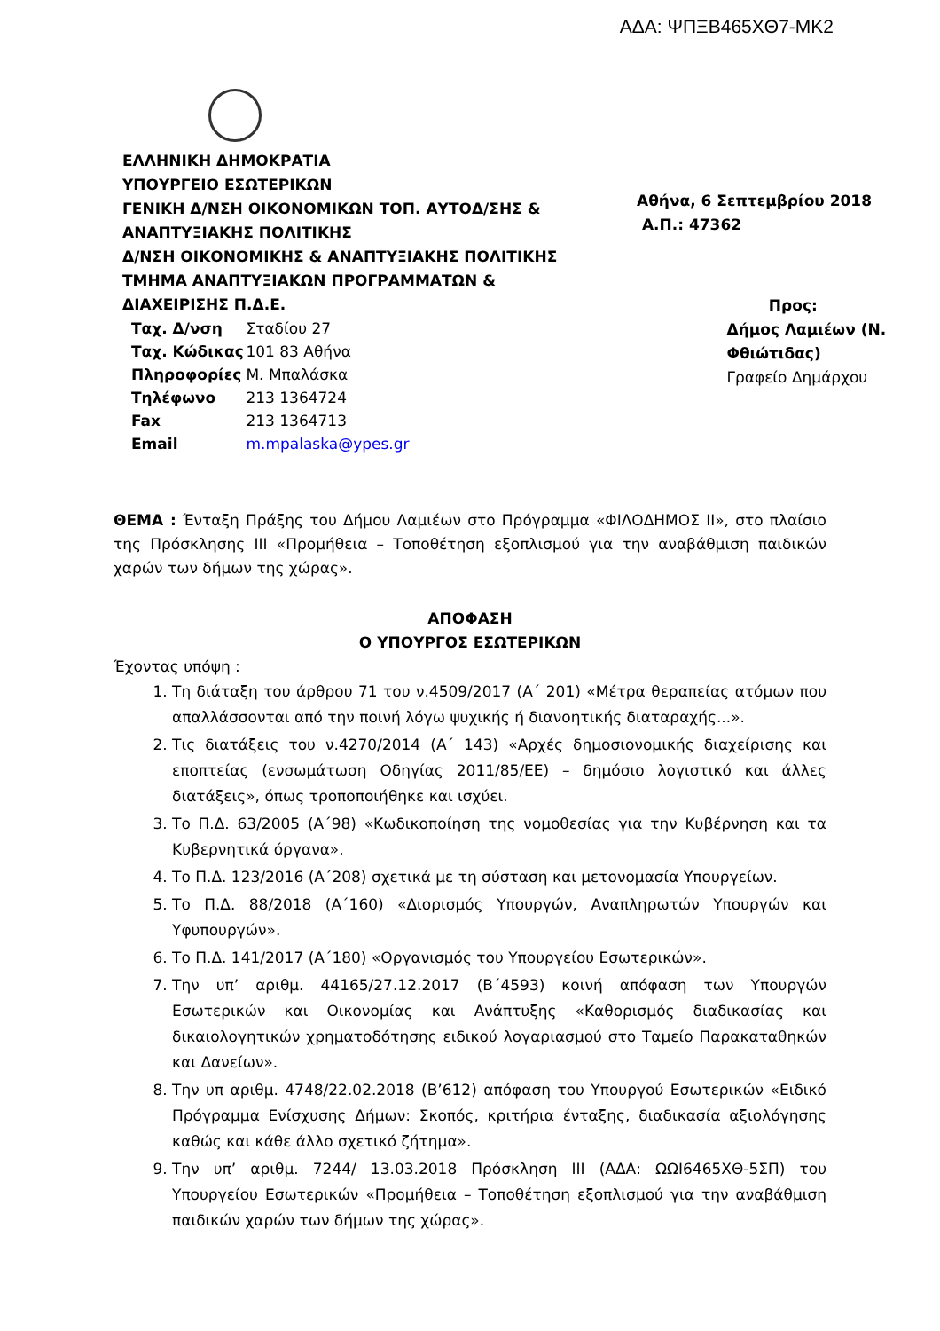ΑΔΑ: ΨΠΞΒ465ΧΘ7-ΜΚ2
ΕΛΛΗΝΙΚΗ ΔΗΜΟΚΡΑΤΙΑ
ΥΠΟΥΡΓΕΙΟ ΕΣΩΤΕΡΙΚΩΝ
ΓΕΝΙΚΗ Δ/ΝΣΗ ΟΙΚΟΝΟΜΙΚΩΝ ΤΟΠ. ΑΥΤΟΔ/ΣΗΣ & ΑΝΑΠΤΥΞΙΑΚΗΣ ΠΟΛΙΤΙΚΗΣ
Δ/ΝΣΗ ΟΙΚΟΝΟΜΙΚΗΣ & ΑΝΑΠΤΥΞΙΑΚΗΣ ΠΟΛΙΤΙΚΗΣ
ΤΜΗΜΑ ΑΝΑΠΤΥΞΙΑΚΩΝ ΠΡΟΓΡΑΜΜΑΤΩΝ & ΔΙΑΧΕΙΡΙΣΗΣ Π.Δ.Ε.
Αθήνα, 6 Σεπτεμβρίου 2018
Α.Π.: 47362
Ταχ. Δ/νση
Ταχ. Κώδικας
Πληροφορίες
Τηλέφωνο
Fax
Email
Σταδίου 27
101 83 Αθήνα
Μ. Μπαλάσκα
213 1364724
213 1364713
m.mpalaska@ypes.gr
Προς:
Δήμος Λαμιέων (Ν. Φθιώτιδας)
Γραφείο Δημάρχου
ΘΕΜΑ : Ένταξη Πράξης του Δήμου Λαμιέων στο Πρόγραμμα «ΦΙΛΟΔΗΜΟΣ ΙΙ», στο πλαίσιο της Πρόσκλησης ΙΙΙ «Προμήθεια – Τοποθέτηση εξοπλισμού για την αναβάθμιση παιδικών χαρών των δήμων της χώρας».
ΑΠΟΦΑΣΗ
Ο ΥΠΟΥΡΓΟΣ ΕΣΩΤΕΡΙΚΩΝ
Έχοντας υπόψη :
1. Τη διάταξη του άρθρου 71 του ν.4509/2017 (Α΄ 201) «Μέτρα θεραπείας ατόμων που απαλλάσσονται από την ποινή λόγω ψυχικής ή διανοητικής διαταραχής...».
2. Τις διατάξεις του ν.4270/2014 (Α΄ 143) «Αρχές δημοσιονομικής διαχείρισης και εποπτείας (ενσωμάτωση Οδηγίας 2011/85/ΕΕ) – δημόσιο λογιστικό και άλλες διατάξεις», όπως τροποποιήθηκε και ισχύει.
3. Το Π.Δ. 63/2005 (Α΄98) «Κωδικοποίηση της νομοθεσίας για την Κυβέρνηση και τα Κυβερνητικά όργανα».
4. Το Π.Δ. 123/2016 (Α΄208) σχετικά με τη σύσταση και μετονομασία Υπουργείων.
5. Το Π.Δ. 88/2018 (Α΄160) «Διορισμός Υπουργών, Αναπληρωτών Υπουργών και Υφυπουργών».
6. Το Π.Δ. 141/2017 (Α΄180) «Οργανισμός του Υπουργείου Εσωτερικών».
7. Την υπ’ αριθμ. 44165/27.12.2017 (Β΄4593) κοινή απόφαση των Υπουργών Εσωτερικών και Οικονομίας και Ανάπτυξης «Καθορισμός διαδικασίας και δικαιολογητικών χρηματοδότησης ειδικού λογαριασμού στο Ταμείο Παρακαταθηκών και Δανείων».
8. Την υπ αριθμ. 4748/22.02.2018 (Β’612) απόφαση του Υπουργού Εσωτερικών «Ειδικό Πρόγραμμα Ενίσχυσης Δήμων: Σκοπός, κριτήρια ένταξης, διαδικασία αξιολόγησης καθώς και κάθε άλλο σχετικό ζήτημα».
9. Την υπ’ αριθμ. 7244/ 13.03.2018 Πρόσκληση ΙΙΙ (ΑΔΑ: ΩΩΙ6465ΧΘ-5ΣΠ) του Υπουργείου Εσωτερικών «Προμήθεια – Τοποθέτηση εξοπλισμού για την αναβάθμιση παιδικών χαρών των δήμων της χώρας».